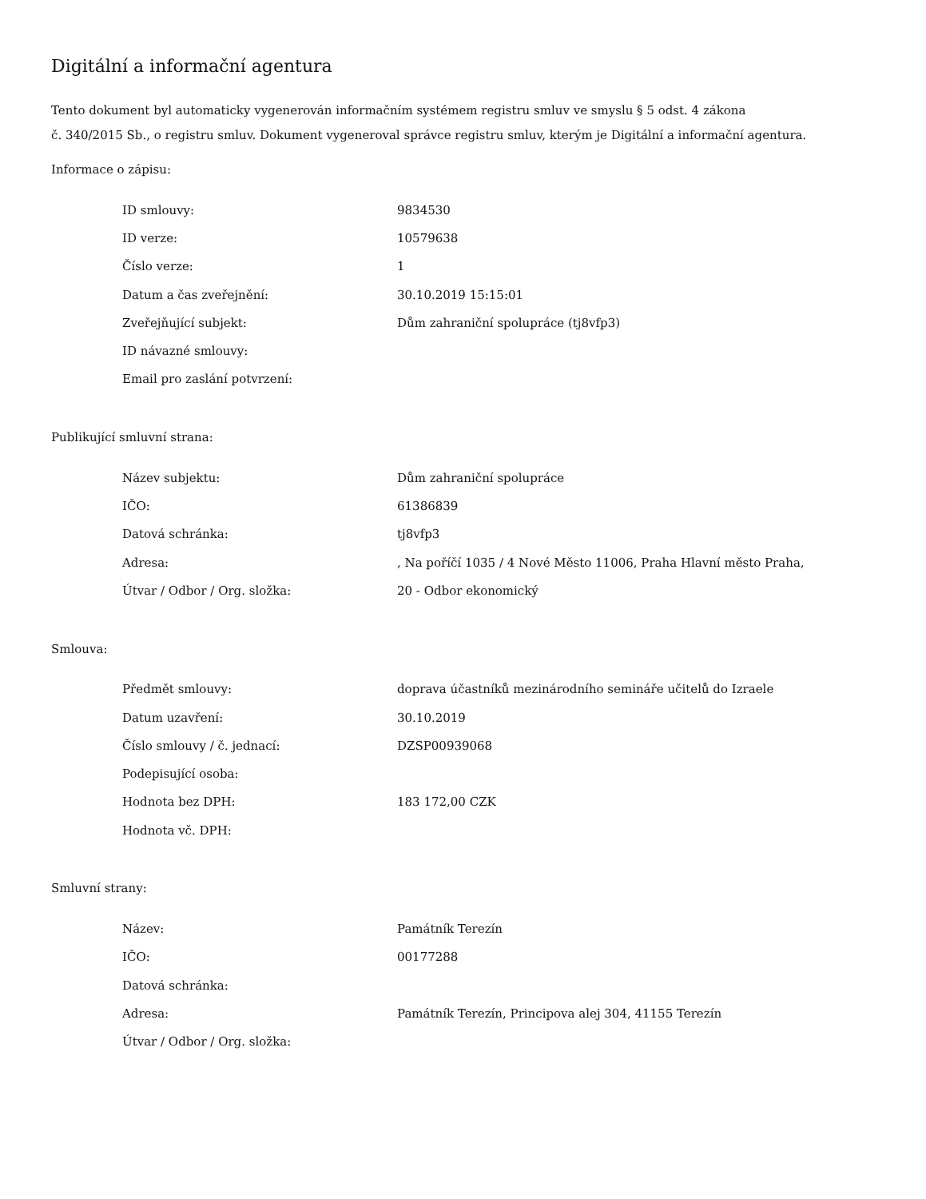Digitální a informační agentura
Tento dokument byl automaticky vygenerován informačním systémem registru smluv ve smyslu § 5 odst. 4 zákona
č. 340/2015 Sb., o registru smluv. Dokument vygeneroval správce registru smluv, kterým je Digitální a informační agentura.
Informace o zápisu:
| ID smlouvy: | 9834530 |
| ID verze: | 10579638 |
| Číslo verze: | 1 |
| Datum a čas zveřejnění: | 30.10.2019 15:15:01 |
| Zveřejňující subjekt: | Dům zahraniční spolupráce (tj8vfp3) |
| ID návazné smlouvy: | |
| Email pro zaslání potvrzení: | |
Publikující smluvní strana:
| Název subjektu: | Dům zahraniční spolupráce |
| IČO: | 61386839 |
| Datová schránka: | tj8vfp3 |
| Adresa: | , Na poříčí 1035 / 4 Nové Město 11006, Praha Hlavní město Praha, |
| Útvar / Odbor / Org. složka: | 20 - Odbor ekonomický |
Smlouva:
| Předmět smlouvy: | doprava účastníků mezinárodního semináře učitelů do Izraele |
| Datum uzavření: | 30.10.2019 |
| Číslo smlouvy / č. jednací: | DZSP00939068 |
| Podepisující osoba: | |
| Hodnota bez DPH: | 183 172,00 CZK |
| Hodnota vč. DPH: | |
Smluvní strany:
| Název: | Památník Terezín |
| IČO: | 00177288 |
| Datová schránka: | |
| Adresa: | Památník Terezín, Principova alej 304, 41155 Terezín |
| Útvar / Odbor / Org. složka: | |